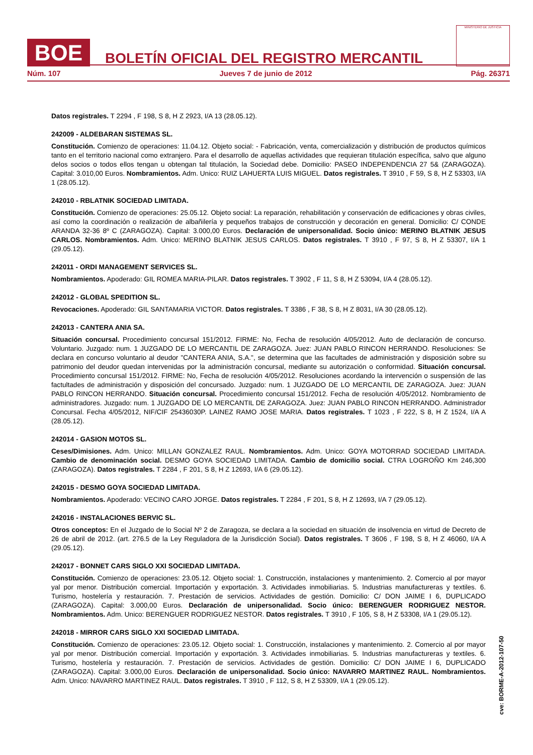BOE
BOLETÍN OFICIAL DEL REGISTRO MERCANTIL
MINISTERIO DE JUSTICIA
Núm. 107 Jueves 7 de junio de 2012 Pág. 26371
Datos registrales. T 2294 , F 198, S 8, H Z 2923, I/A 13 (28.05.12).
242009 - ALDEBARAN SISTEMAS SL.
Constitución. Comienzo de operaciones: 11.04.12. Objeto social: - Fabricación, venta, comercialización y distribución de productos químicos tanto en el territorio nacional como extranjero. Para el desarrollo de aquellas actividades que requieran titulación específica, salvo que alguno delos socios o todos ellos tengan u obtengan tal titulación, la Sociedad debe. Domicilio: PASEO INDEPENDENCIA 27 5& (ZARAGOZA). Capital: 3.010,00 Euros. Nombramientos. Adm. Unico: RUIZ LAHUERTA LUIS MIGUEL. Datos registrales. T 3910 , F 59, S 8, H Z 53303, I/A 1 (28.05.12).
242010 - RBLATNIK SOCIEDAD LIMITADA.
Constitución. Comienzo de operaciones: 25.05.12. Objeto social: La reparación, rehabilitación y conservación de edificaciones y obras civiles, así como la coordinación o realización de albañilería y pequeños trabajos de construcción y decoración en general. Domicilio: C/ CONDE ARANDA 32-36 8º C (ZARAGOZA). Capital: 3.000,00 Euros. Declaración de unipersonalidad. Socio único: MERINO BLATNIK JESUS CARLOS. Nombramientos. Adm. Unico: MERINO BLATNIK JESUS CARLOS. Datos registrales. T 3910 , F 97, S 8, H Z 53307, I/A 1 (29.05.12).
242011 - ORDI MANAGEMENT SERVICES SL.
Nombramientos. Apoderado: GIL ROMEA MARIA-PILAR. Datos registrales. T 3902 , F 11, S 8, H Z 53094, I/A 4 (28.05.12).
242012 - GLOBAL SPEDITION SL.
Revocaciones. Apoderado: GIL SANTAMARIA VICTOR. Datos registrales. T 3386 , F 38, S 8, H Z 8031, I/A 30 (28.05.12).
242013 - CANTERA ANIA SA.
Situación concursal. Procedimiento concursal 151/2012. FIRME: No, Fecha de resolución 4/05/2012. Auto de declaración de concurso. Voluntario. Juzgado: num. 1 JUZGADO DE LO MERCANTIL DE ZARAGOZA. Juez: JUAN PABLO RINCON HERRANDO. Resoluciones: Se declara en concurso voluntario al deudor "CANTERA ANIA, S.A.", se determina que las facultades de administración y disposición sobre su patrimonio del deudor quedan intervenidas por la administración concursal, mediante su autorización o conformidad. Situación concursal. Procedimiento concursal 151/2012. FIRME: No, Fecha de resolución 4/05/2012. Resoluciones acordando la intervención o suspensión de las factultades de administración y disposición del concursado. Juzgado: num. 1 JUZGADO DE LO MERCANTIL DE ZARAGOZA. Juez: JUAN PABLO RINCON HERRANDO. Situación concursal. Procedimiento concursal 151/2012. Fecha de resolución 4/05/2012. Nombramiento de administradores. Juzgado: num. 1 JUZGADO DE LO MERCANTIL DE ZARAGOZA. Juez: JUAN PABLO RINCON HERRANDO. Administrador Concursal. Fecha 4/05/2012, NIF/CIF 25436030P. LAINEZ RAMO JOSE MARIA. Datos registrales. T 1023 , F 222, S 8, H Z 1524, I/A A (28.05.12).
242014 - GASION MOTOS SL.
Ceses/Dimisiones. Adm. Unico: MILLAN GONZALEZ RAUL. Nombramientos. Adm. Unico: GOYA MOTORRAD SOCIEDAD LIMITADA. Cambio de denominación social. DESMO GOYA SOCIEDAD LIMITADA. Cambio de domicilio social. CTRA LOGROÑO Km 246,300 (ZARAGOZA). Datos registrales. T 2284 , F 201, S 8, H Z 12693, I/A 6 (29.05.12).
242015 - DESMO GOYA SOCIEDAD LIMITADA.
Nombramientos. Apoderado: VECINO CARO JORGE. Datos registrales. T 2284 , F 201, S 8, H Z 12693, I/A 7 (29.05.12).
242016 - INSTALACIONES BERVIC SL.
Otros conceptos: En el Juzgado de lo Social Nº 2 de Zaragoza, se declara a la sociedad en situación de insolvencia en virtud de Decreto de 26 de abril de 2012. (art. 276.5 de la Ley Reguladora de la Jurisdicción Social). Datos registrales. T 3606 , F 198, S 8, H Z 46060, I/A A (29.05.12).
242017 - BONNET CARS SIGLO XXI SOCIEDAD LIMITADA.
Constitución. Comienzo de operaciones: 23.05.12. Objeto social: 1. Construcción, instalaciones y mantenimiento. 2. Comercio al por mayor yal por menor. Distribución comercial. Importación y exportación. 3. Actividades inmobiliarias. 5. Industrias manufactureras y textiles. 6. Turismo, hostelería y restauración. 7. Prestación de servicios. Actividades de gestión. Domicilio: C/ DON JAIME I 6, DUPLICADO (ZARAGOZA). Capital: 3.000,00 Euros. Declaración de unipersonalidad. Socio único: BERENGUER RODRIGUEZ NESTOR. Nombramientos. Adm. Unico: BERENGUER RODRIGUEZ NESTOR. Datos registrales. T 3910 , F 105, S 8, H Z 53308, I/A 1 (29.05.12).
242018 - MIRROR CARS SIGLO XXI SOCIEDAD LIMITADA.
Constitución. Comienzo de operaciones: 23.05.12. Objeto social: 1. Construcción, instalaciones y mantenimiento. 2. Comercio al por mayor yal por menor. Distribución comercial. Importación y exportación. 3. Actividades inmobiliarias. 5. Industrias manufactureras y textiles. 6. Turismo, hostelería y restauración. 7. Prestación de servicios. Actividades de gestión. Domicilio: C/ DON JAIME I 6, DUPLICADO (ZARAGOZA). Capital: 3.000,00 Euros. Declaración de unipersonalidad. Socio único: NAVARRO MARTINEZ RAUL. Nombramientos. Adm. Unico: NAVARRO MARTINEZ RAUL. Datos registrales. T 3910 , F 112, S 8, H Z 53309, I/A 1 (29.05.12).
cve: BORME-A-2012-107-50